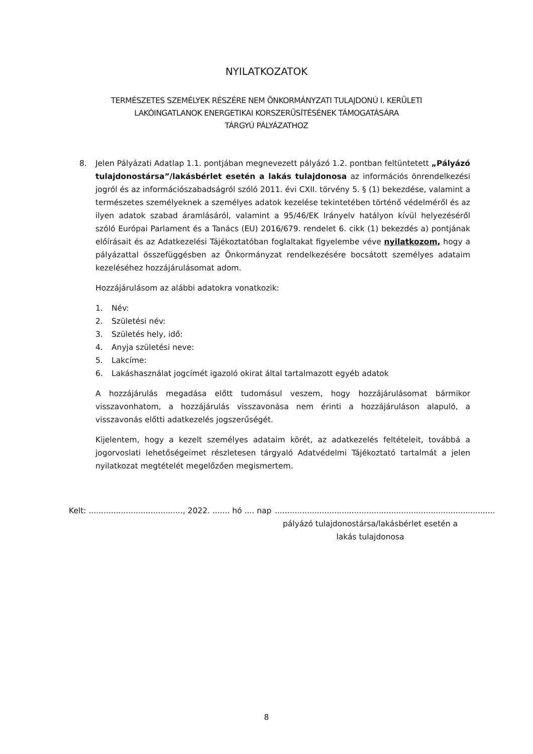NYILATKOZATOK
TERMÉSZETES SZEMÉLYEK RÉSZÉRE NEM ÖNKORMÁNYZATI TULAJDONÚ I. KERÜLETI
LAKÓINGATLANOK ENERGETIKAI KORSZERŰSÍTÉSÉNEK TÁMOGATÁSÁRA
TÁRGYÚ PÁLYÁZATHOZ
8. Jelen Pályázati Adatlap 1.1. pontjában megnevezett pályázó 1.2. pontban feltüntetett „Pályázó tulajdonostársa”/lakásbérlet esetén a lakás tulajdonosa az információs önrendelkezési jogról és az információszabadságról szóló 2011. évi CXII. törvény 5. § (1) bekezdése, valamint a természetes személyeknek a személyes adatok kezelése tekintetében történő védelméről és az ilyen adatok szabad áramlásáról, valamint a 95/46/EK Irányelv hatályon kívül helyezéséről szóló Európai Parlament és a Tanács (EU) 2016/679. rendelet 6. cikk (1) bekezdés a) pontjának előírásait és az Adatkezelési Tájékoztatóban foglaltakat figyelembe véve nyilatkozom, hogy a pályázattal összefüggésben az Önkormányzat rendelkezésére bocsátott személyes adataim kezeléséhez hozzájárulásomat adom.
Hozzájárulásom az alábbi adatokra vonatkozik:
1. Név:
2. Születési név:
3. Születés hely, idő:
4. Anyja születési neve:
5. Lakcíme:
6. Lakáshasználat jogcímét igazoló okirat által tartalmazott egyéb adatok
A hozzájárulás megadása előtt tudomásul veszem, hogy hozzájárulásomat bármikor visszavonhatom, a hozzájárulás visszavonása nem érinti a hozzájáruláson alapuló, a visszavonás előtti adatkezelés jogszerűségét.
Kijelentem, hogy a kezelt személyes adataim körét, az adatkezelés feltételeit, továbbá a jogorvoslati lehetőségeimet részletesen tárgyaló Adatvédelmi Tájékoztató tartalmát a jelen nyilatkozat megtételét megelőzően megismertem.
Kelt: ......................................, 2022. ....... hó .... nap
.........................................................................................
pályázó tulajdonostársa/lakásbérlet esetén a lakás tulajdonosa
8